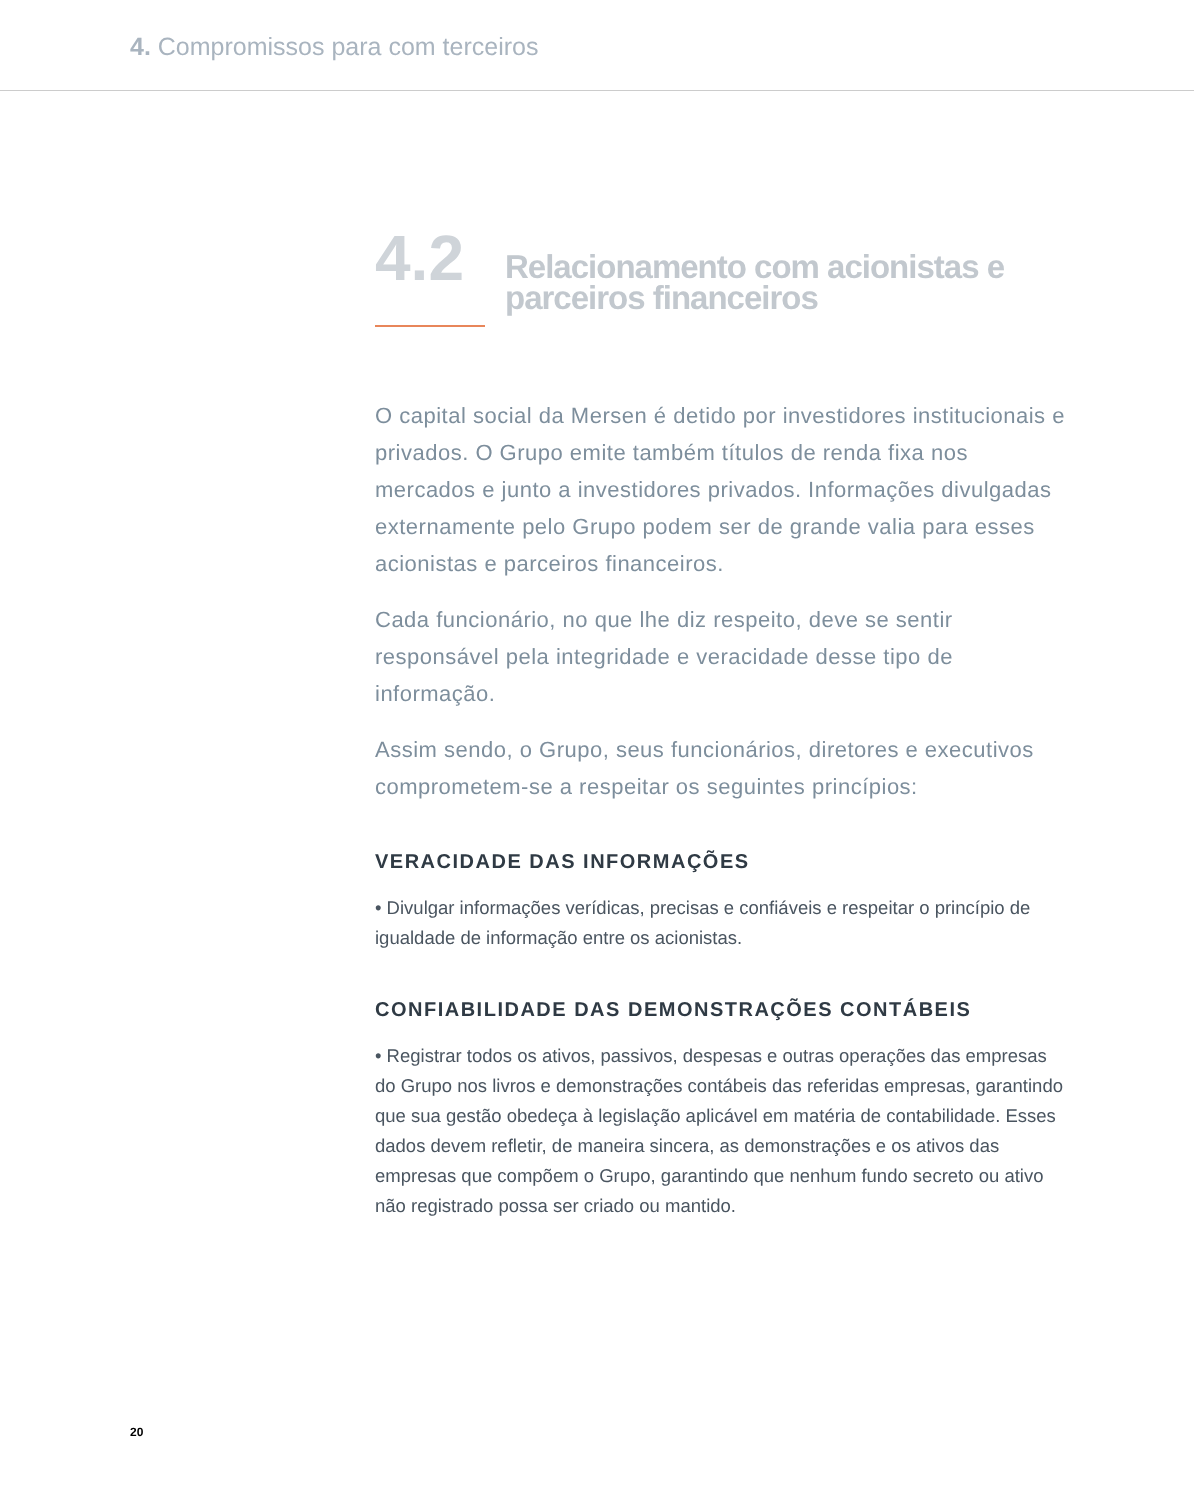4. Compromissos para com terceiros
4.2
Relacionamento com acionistas e
parceiros financeiros
O capital social da Mersen é detido por investidores institucionais e privados. O Grupo emite também títulos de renda fixa nos mercados e junto a investidores privados. Informações divulgadas externamente pelo Grupo podem ser de grande valia para esses acionistas e parceiros financeiros.
Cada funcionário, no que lhe diz respeito, deve se sentir responsável pela integridade e veracidade desse tipo de informação.
Assim sendo, o Grupo, seus funcionários, diretores e executivos comprometem-se a respeitar os seguintes princípios:
VERACIDADE DAS INFORMAÇÕES
• Divulgar informações verídicas, precisas e confiáveis e respeitar o princípio de igualdade de informação entre os acionistas.
CONFIABILIDADE DAS DEMONSTRAÇÕES CONTÁBEIS
• Registrar todos os ativos, passivos, despesas e outras operações das empresas do Grupo nos livros e demonstrações contábeis das referidas empresas, garantindo que sua gestão obedeça à legislação aplicável em matéria de contabilidade. Esses dados devem refletir, de maneira sincera, as demonstrações e os ativos das empresas que compõem o Grupo, garantindo que nenhum fundo secreto ou ativo não registrado possa ser criado ou mantido.
20